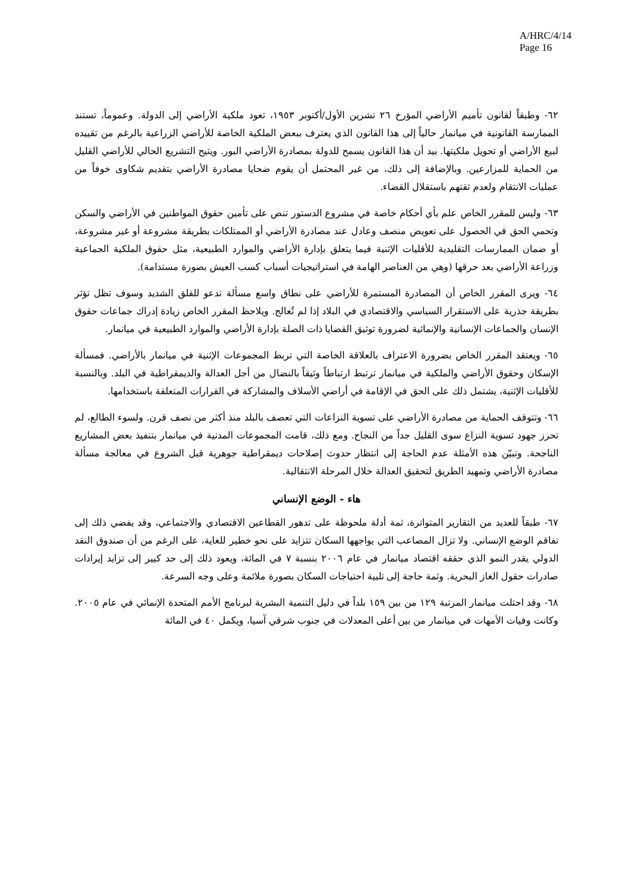A/HRC/4/14
Page 16
٦٢- وطبقاً لقانون تأميم الأراضي المؤرخ ٢٦ تشرين الأول/أكتوبر ١٩٥٣، تعود ملكية الأراضي إلى الدولة. وعموماً، تستند الممارسة القانونية في ميانمار حالياً إلى هذا القانون الذي يعترف ببعض الملكية الخاصة للأراضي الزراعية بالرغم من تقييده لبيع الأراضي أو تحويل ملكيتها. بيد أن هذا القانون يسمح للدولة بمصادرة الأراضي البور. ويتيح التشريع الحالي للأراضي القليل من الحماية للمزارعين. وبالإضافة إلى ذلك، من غير المحتمل أن يقوم ضحايا مصادرة الأراضي بتقديم شكاوى خوفاً من عمليات الانتقام ولعدم ثقتهم باستقلال القضاء.
٦٣- وليس للمقرر الخاص علم بأي أحكام خاصة في مشروع الدستور تنص على تأمين حقوق المواطنين في الأراضي والسكن وتحمي الحق في الحصول على تعويض منصف وعادل عند مصادرة الأراضي أو الممتلكات بطريقة مشروعة أو غير مشروعة، أو ضمان الممارسات التقليدية للأقليات الإثنية فيما يتعلق بإدارة الأراضي والموارد الطبيعية، مثل حقوق الملكية الجماعية وزراعة الأراضي بعد حرقها (وهي من العناصر الهامة في استراتيجيات أسباب كسب العيش بصورة مستدامة).
٦٤- ويرى المقرر الخاص أن المصادرة المستمرة للأراضي على نطاق واسع مسألة تدعو للقلق الشديد وسوف تظل تؤثر بطريقة جذرية على الاستقرار السياسي والاقتصادي في البلاد إذا لم تُعالج. ويلاحظ المقرر الخاص زيادة إدراك جماعات حقوق الإنسان والجماعات الإنسانية والإنمائية لضرورة توثيق القضايا ذات الصلة بإدارة الأراضي والموارد الطبيعية في ميانمار.
٦٥- ويعتقد المقرر الخاص بضرورة الاعتراف بالعلاقة الخاصة التي تربط المجموعات الإثنية في ميانمار بالأراضي. فمسألة الإسكان وحقوق الأراضي والملكية في ميانمار ترتبط ارتباطاً وثيقاً بالنضال من أجل العدالة والديمقراطية في البلد. وبالنسبة للأقليات الإثنية، يشتمل ذلك على الحق في الإقامة في أراضي الأسلاف والمشاركة في القرارات المتعلقة باستخدامها.
٦٦- وتتوقف الحماية من مصادرة الأراضي على تسوية النزاعات التي تعصف بالبلد منذ أكثر من نصف قرن. ولسوء الطالع، لم تحرز جهود تسوية النزاع سوى القليل جداً من النجاح. ومع ذلك، قامت المجموعات المدنية في ميانمار بتنفيذ بعض المشاريع الناجحة. وتبيّن هذه الأمثلة عدم الحاجة إلى انتظار حدوث إصلاحات ديمقراطية جوهرية قبل الشروع في معالجة مسألة مصادرة الأراضي وتمهيد الطريق لتحقيق العدالة خلال المرحلة الانتقالية.
هاء - الوضع الإنساني
٦٧- طبقاً للعديد من التقارير المتواترة، ثمة أدلة ملحوظة على تدهور القطاعين الاقتصادي والاجتماعي، وقد يفضي ذلك إلى تفاقم الوضع الإنساني. ولا تزال المصاعب التي يواجهها السكان تتزايد على نحو خطير للغاية، على الرغم من أن صندوق النقد الدولي يقدر النمو الذي حققه اقتصاد ميانمار في عام ٢٠٠٦ بنسبة ٧ في المائة، ويعود ذلك إلى حد كبير إلى تزايد إيرادات صادرات حقول الغاز البحرية. وثمة حاجة إلى تلبية احتياجات السكان بصورة ملائمة وعلى وجه السرعة.
٦٨- وقد احتلت ميانمار المرتبة ١٢٩ من بين ١٥٩ بلداً في دليل التنمية البشرية لبرنامج الأمم المتحدة الإنمائي في عام ٢٠٠٥. وكانت وفيات الأمهات في ميانمار من بين أعلى المعدلات في جنوب شرقي آسيا، ويكمل ٤٠ في المائة